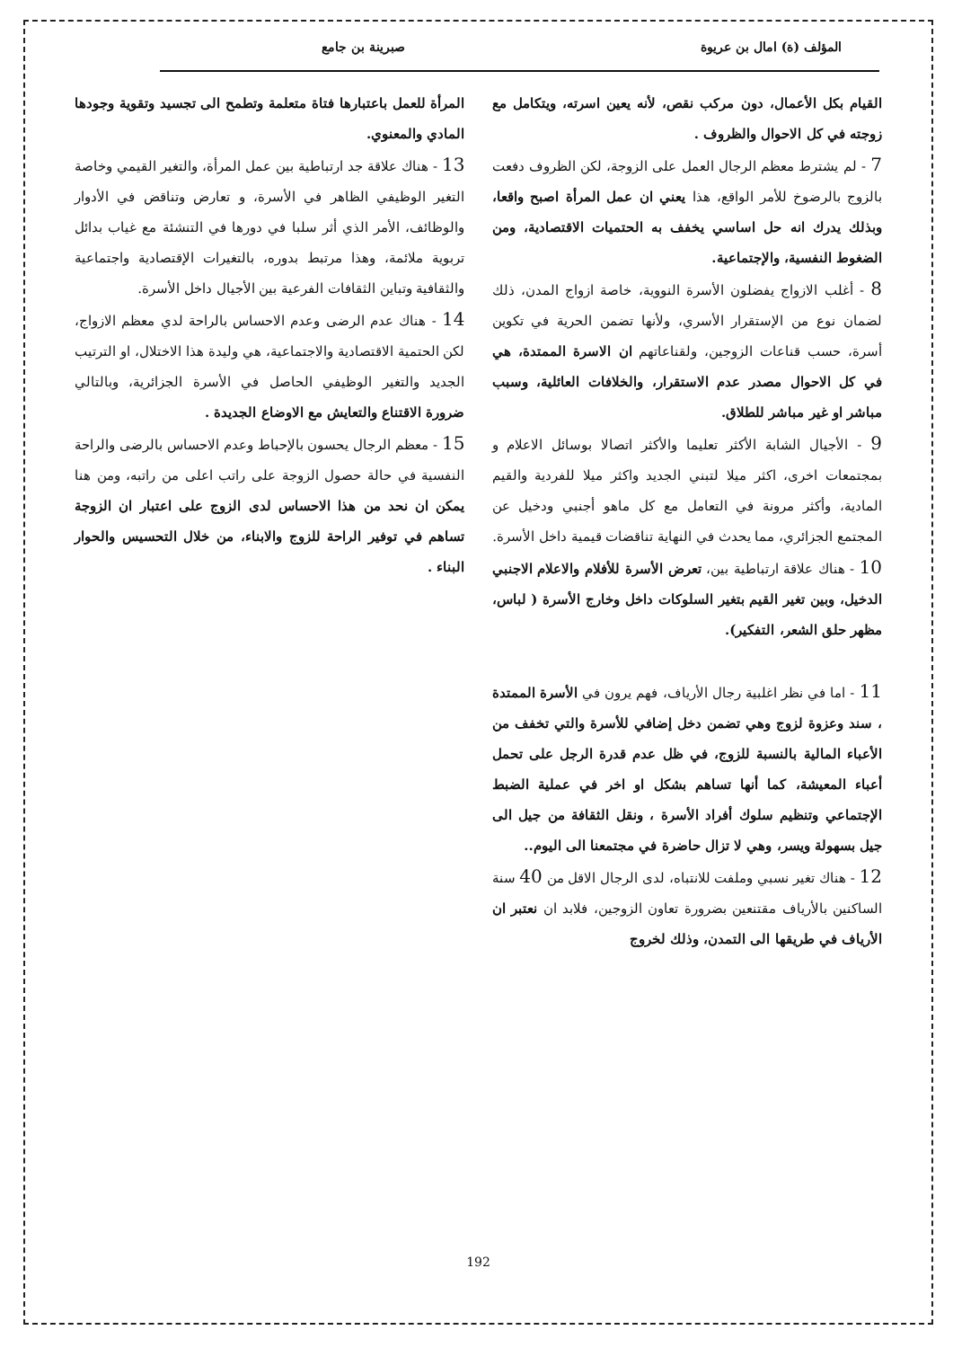المؤلف (ة) امال بن عريوة صبرينة بن جامع
القيام بكل الأعمال، دون مركب نقص، لأنه يعين اسرته، ويتكامل مع زوجته في كل الاحوال والظروف .
7 - لم يشترط معظم الرجال العمل على الزوجة، لكن الظروف دفعت بالزوج بالرضوخ للأمر الواقع، هذا يعني ان عمل المرأة اصبح واقعا، وبذلك يدرك انه حل اساسي يخفف به الحتميات الاقتصادية، ومن الضغوط النفسية، والإجتماعية.
8 - أغلب الازواج يفضلون الأسرة النووية، خاصة ازواج المدن، ذلك لضمان نوع من الإستقرار الأسري، ولأنها تضمن الحرية في تكوين أسرة، حسب قناعات الزوجين، ولقناعاتهم ان الاسرة الممتدة، هي في كل الاحوال مصدر عدم الاستقرار، والخلافات العائلية، وسبب مباشر او غير مباشر للطلاق.
9 - الأجيال الشابة الأكثر تعليما والأكثر اتصالا بوسائل الاعلام و بمجتمعات اخرى، اكثر ميلا لتبني الجديد واكثر ميلا للفردية والقيم المادية، وأكثر مرونة في التعامل مع كل ماهو أجنبي ودخيل عن المجتمع الجزائري، مما يحدث في النهاية تناقضات قيمية داخل الأسرة.
10 - هناك علاقة ارتباطية بين، تعرض الأسرة للأفلام والاعلام الاجنبي الدخيل، وبين تغير القيم بتغير السلوكات داخل وخارج الأسرة ( لباس، مظهر حلق الشعر، التفكير).
11 - اما في نظر اغلبية رجال الأرياف، فهم يرون في الأسرة الممتدة ، سند وعزوة لزوج وهي تضمن دخل إضافي للأسرة والتي تخفف من الأعباء المالية بالنسبة للزوج، في ظل عدم قدرة الرجل على تحمل أعباء المعيشة، كما أنها تساهم بشكل او اخر في عملية الضبط الإجتماعي وتنظيم سلوك أفراد الأسرة ، ونقل الثقافة من جيل الى جيل بسهولة ويسر، وهي لا تزال حاضرة في مجتمعنا الى اليوم..
12 - هناك تغير نسبي وملفت للانتباه، لدى الرجال الاقل من 40 سنة الساكنين بالأرياف مقتنعين بضرورة تعاون الزوجين، فلابد ان نعتبر ان الأرياف في طريقها الى التمدن، وذلك لخروج
المرأة للعمل باعتبارها فتاة متعلمة وتطمح الى تجسيد وتقوية وجودها المادي والمعنوي.
13 - هناك علاقة جد ارتباطية بين عمل المرأة، والتغير القيمي وخاصة التغير الوظيفي الظاهر في الأسرة، و تعارض وتناقض في الأدوار والوظائف، الأمر الذي أثر سلبا في دورها في التنشئة مع غياب بدائل تربوية ملائمة، وهذا مرتبط بدوره، بالتغيرات الإقتصادية واجتماعية والثقافية وتباين الثقافات الفرعية بين الأجيال داخل الأسرة.
14 - هناك عدم الرضى وعدم الاحساس بالراحة لدي معظم الازواج، لكن الحتمية الاقتصادية والاجتماعية، هي وليدة هذا الاختلال، او الترتيب الجديد والتغير الوظيفي الحاصل في الأسرة الجزائرية، وبالتالي ضرورة الاقتناع والتعايش مع الاوضاع الجديدة .
15 - معظم الرجال يحسون بالإحباط وعدم الاحساس بالرضى والراحة النفسية في حالة حصول الزوجة على راتب اعلى من راتبه، ومن هنا يمكن ان نحد من هذا الاحساس لدى الزوج على اعتبار ان الزوجة تساهم في توفير الراحة للزوج والابناء، من خلال التحسيس والحوار البناء .
192